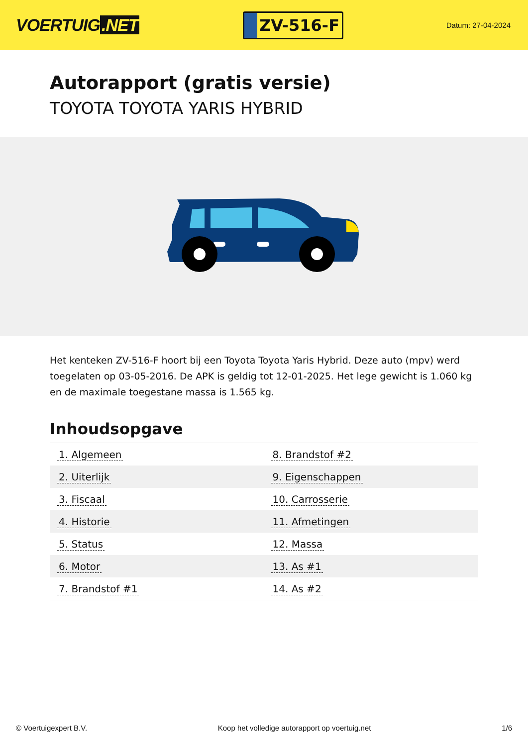VOERTUIG.NET
ZV-516-F
Datum: 27-04-2024
Autorapport (gratis versie)
TOYOTA TOYOTA YARIS HYBRID
Het kenteken ZV-516-F hoort bij een Toyota Toyota Yaris Hybrid. Deze auto (mpv) werd toegelaten op 03-05-2016. De APK is geldig tot 12-01-2025. Het lege gewicht is 1.060 kg en de maximale toegestane massa is 1.565 kg.
Inhoudsopgave
| 1. Algemeen | 8. Brandstof #2 |
| 2. Uiterlijk | 9. Eigenschappen |
| 3. Fiscaal | 10. Carrosserie |
| 4. Historie | 11. Afmetingen |
| 5. Status | 12. Massa |
| 6. Motor | 13. As #1 |
| 7. Brandstof #1 | 14. As #2 |
© Voertuigexpert B.V. Koop het volledige autorapport op voertuig.net 1/6